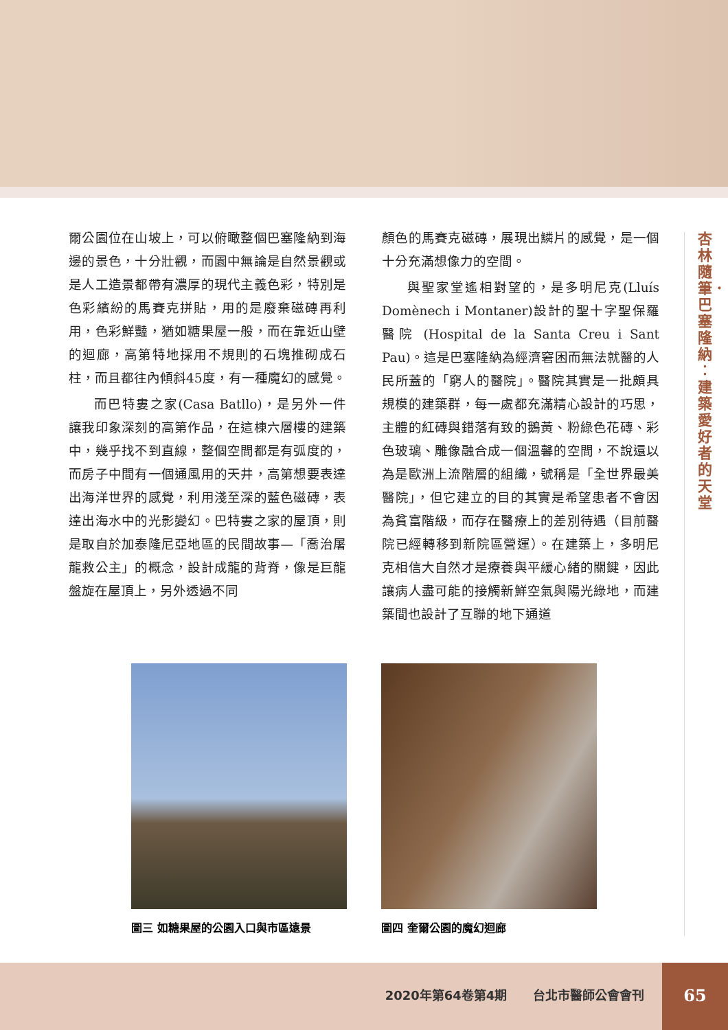杏林隨筆．巴塞隆納︰建築愛好者的天堂
爾公園位在山坡上，可以俯瞰整個巴塞隆納到海邊的景色，十分壯觀，而園中無論是自然景觀或是人工造景都帶有濃厚的現代主義色彩，特別是色彩繽紛的馬賽克拼貼，用的是廢棄磁磚再利用，色彩鮮豔，猶如糖果屋一般，而在靠近山壁的迴廊，高第特地採用不規則的石塊推砌成石柱，而且都往內傾斜45度，有一種魔幻的感覺。
而巴特婁之家(Casa Batllo)，是另外一件讓我印象深刻的高第作品，在這棟六層樓的建築中，幾乎找不到直線，整個空間都是有弧度的，而房子中間有一個通風用的天井，高第想要表達出海洋世界的感覺，利用淺至深的藍色磁磚，表達出海水中的光影變幻。巴特婁之家的屋頂，則是取自於加泰隆尼亞地區的民間故事—「喬治屠龍救公主」的概念，設計成龍的背脊，像是巨龍盤旋在屋頂上，另外透過不同
顏色的馬賽克磁磚，展現出鱗片的感覺，是一個十分充滿想像力的空間。
與聖家堂遙相對望的，是多明尼克(Lluís Domènech i Montaner)設計的聖十字聖保羅醫院 (Hospital de la Santa Creu i Sant Pau)。這是巴塞隆納為經濟窘困而無法就醫的人民所蓋的「窮人的醫院」。醫院其實是一批頗具規模的建築群，每一處都充滿精心設計的巧思，主體的紅磚與錯落有致的鵝黃、粉綠色花磚、彩色玻璃、雕像融合成一個溫馨的空間，不說還以為是歐洲上流階層的組織，號稱是「全世界最美醫院」，但它建立的目的其實是希望患者不會因為貧富階級，而存在醫療上的差別待遇（目前醫院已經轉移到新院區營運）。在建築上，多明尼克相信大自然才是療養與平緩心緒的關鍵，因此讓病人盡可能的接觸新鮮空氣與陽光綠地，而建築間也設計了互聯的地下通道
圖三 如糖果屋的公園入口與市區遠景 圖四 奎爾公園的魔幻迴廊
2020年第64卷第4期 台北市醫師公會會刊
65